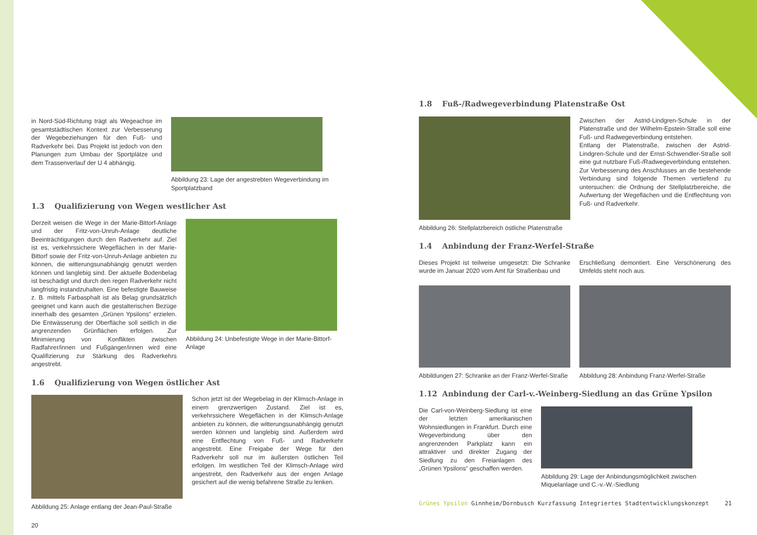in Nord-Süd-Richtung trägt als Wegeachse im gesamtstädtischen Kontext zur Verbesserung der Wegebeziehungen für den Fuß- und Radverkehr bei. Das Projekt ist jedoch von den Planungen zum Umbau der Sportplätze und dem Trassenverlauf der U 4 abhängig.
Abbildung 23: Lage der angestrebten Wegeverbindung im Sportplatzband
1.3 Qualifizierung von Wegen westlicher Ast
Derzeit weisen die Wege in der Marie-Bittorf-Anlage und der Fritz-von-Unruh-Anlage deutliche Beeinträchtigungen durch den Radverkehr auf. Ziel ist es, verkehrssichere Wegeflächen in der Marie-Bittorf sowie der Fritz-von-Unruh-Anlage anbieten zu können, die witterungsunabhängig genutzt werden können und langlebig sind. Der aktuelle Bodenbelag ist beschädigt und durch den regen Radverkehr nicht langfristig instandzuhalten. Eine befestigte Bauweise z. B. mittels Farbasphalt ist als Belag grundsätzlich geeignet und kann auch die gestalterischen Bezüge innerhalb des gesamten „Grünen Ypsilons“ erzielen. Die Entwässerung der Oberfläche soll seitlich in die angrenzenden Grünflächen erfolgen. Zur Minimierung von Konflikten zwischen Radfahrer/innen und Fußgänger/innen wird eine Qualifizierung zur Stärkung des Radverkehrs angestrebt.
Abbildung 24: Unbefestigte Wege in der Marie-Bittorf-Anlage
1.6 Qualifizierung von Wegen östlicher Ast
Abbildung 25: Anlage entlang der Jean-Paul-Straße
Schon jetzt ist der Wegebelag in der Klimsch-Anlage in einem grenzwertigen Zustand. Ziel ist es, verkehrssichere Wegeflächen in der Klimsch-Anlage anbieten zu können, die witterungsunabhängig genutzt werden können und langlebig sind. Außerdem wird eine Entflechtung von Fuß- und Radverkehr angestrebt. Eine Freigabe der Wege für den Radverkehr soll nur im äußersten östlichen Teil erfolgen. Im westlichen Teil der Klimsch-Anlage wird angestrebt, den Radverkehr aus der engen Anlage gesichert auf die wenig befahrene Straße zu lenken.
20
1.8 Fuß-/Radwegeverbindung Platenstraße Ost
Abbildung 26: Stellplatzbereich östliche Platenstraße
Zwischen der Astrid-Lindgren-Schule in der Platenstraße und der Wilhelm-Epstein-Straße soll eine Fuß- und Radwegeverbindung entstehen.
Entlang der Platenstraße, zwischen der Astrid-Lindgren-Schule und der Ernst-Schwendler-Straße soll eine gut nutzbare Fuß-/Radwegeverbindung entstehen. Zur Verbesserung des Anschlusses an die bestehende Verbindung sind folgende Themen vertiefend zu untersuchen: die Ordnung der Stellplatzbereiche, die Aufwertung der Wegeflächen und die Entflechtung von Fuß- und Radverkehr.
1.4 Anbindung der Franz-Werfel-Straße
Dieses Projekt ist teilweise umgesetzt: Die Schranke wurde im Januar 2020 vom Amt für Straßenbau und
Erschließung demontiert. Eine Verschönerung des Umfelds steht noch aus.
Abbildungen 27: Schranke an der Franz-Werfel-Straße
Abbildung 28: Anbindung Franz-Werfel-Straße
1.12 Anbindung der Carl-v.-Weinberg-Siedlung an das Grüne Ypsilon
Die Carl-von-Weinberg-Siedlung ist eine der letzten amerikanischen Wohnsiedlungen in Frankfurt. Durch eine Wegeverbindung über den angrenzenden Parkplatz kann ein attraktiver und direkter Zugang der Siedlung zu den Freianlagen des „Grünen Ypsilons“ geschaffen werden.
Abbildung 29: Lage der Anbindungsmöglichkeit zwischen Miquelanlage und C.-v.-W.-Siedlung
Grünes Ypsilon Ginnheim/Dornbusch Kurzfassung Integriertes Stadtentwicklungskonzept 21